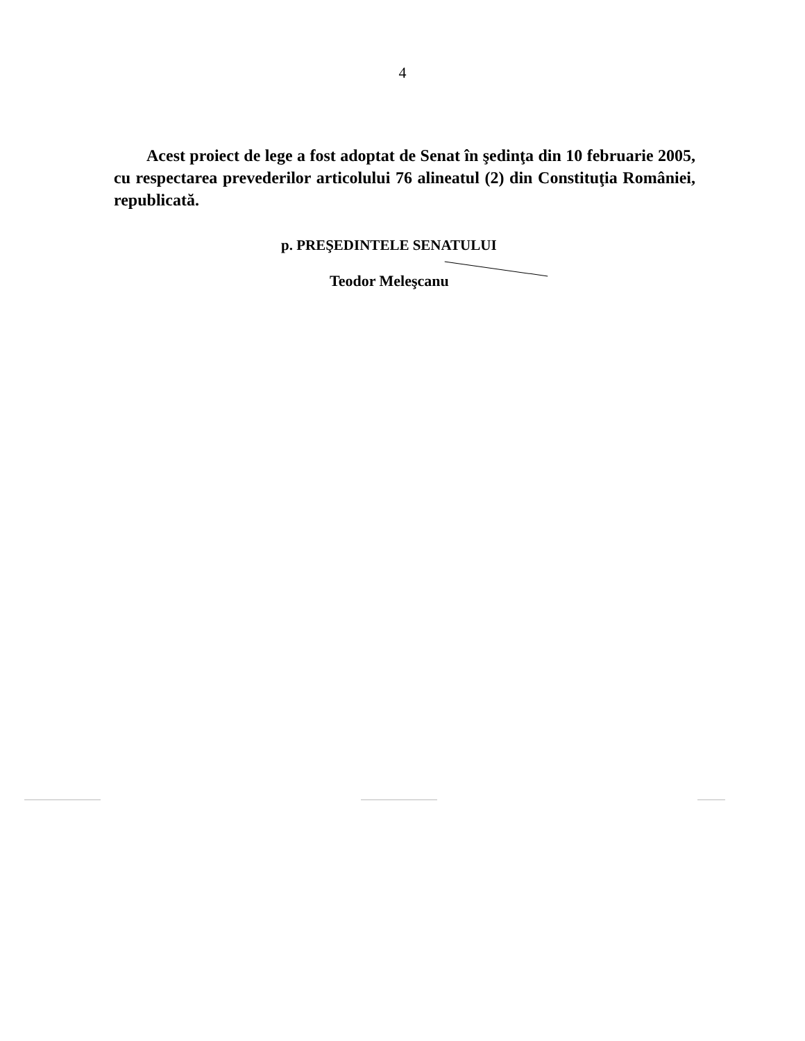4
Acest proiect de lege a fost adoptat de Senat în şedinţa din 10 februarie 2005, cu respectarea prevederilor articolului 76 alineatul (2) din Constituţia României, republicată.
p. PREŞEDINTELE SENATULUI
Teodor Meleşcanu